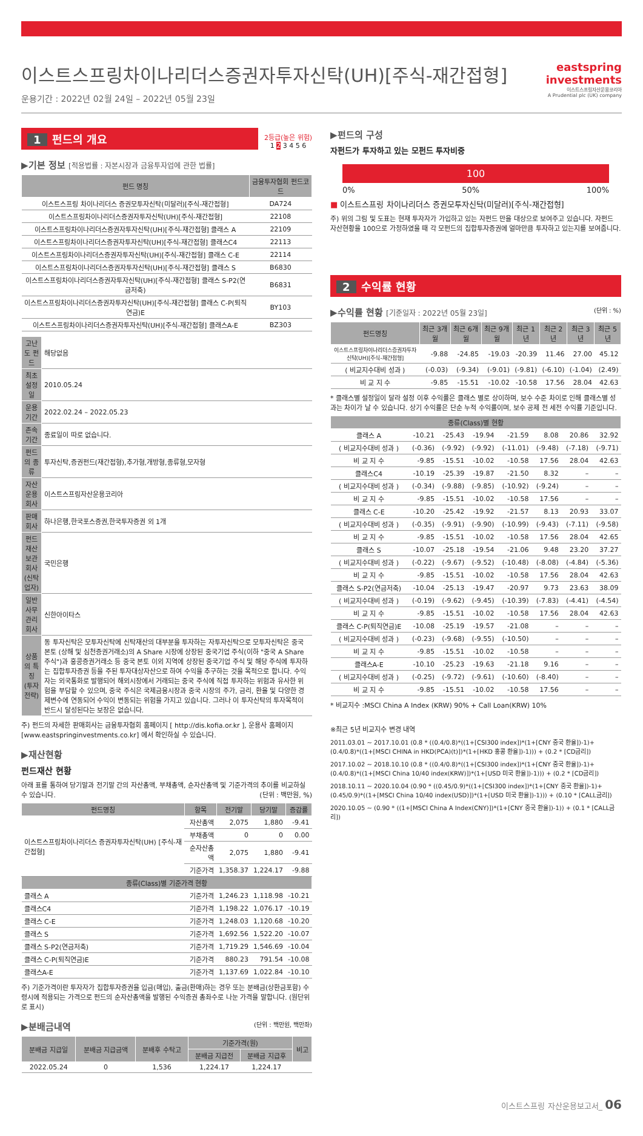이스트스프링차이나리더스증권자투자신탁(UH)[주식-재간접형]
운용기간 : 2022년 02월 24일 – 2022년 05월 23일
eastspring
investments
이스트스프링자산운용코리아
A Prudential plc (UK) company
1 펀드의 개요
2등급(높은 위험)
1 2 3 4 5 6
▶기본 정보 [적용법률 : 자본시장과 금융투자업에 관한 법률]
| 펀드 명칭 | 금융투자협회 펀드코드 |
| --- | --- |
| 이스트스프링 차이나리더스 증권모투자신탁(미달러)[주식-재간접형] | DA724 |
| 이스트스프링차이나리더스증권자투자신탁(UH)[주식-재간접형] | 22108 |
| 이스트스프링차이나리더스증권자투자신탁(UH)[주식-재간접형] 클래스 A | 22109 |
| 이스트스프링차이나리더스증권자투자신탁(UH)[주식-재간접형] 클래스C4 | 22113 |
| 이스트스프링차이나리더스증권자투자신탁(UH)[주식-재간접형] 클래스 C-E | 22114 |
| 이스트스프링차이나리더스증권자투자신탁(UH)[주식-재간접형] 클래스 S | B6830 |
| 이스트스프링차이나리더스증권자투자신탁(UH)[주식-재간접형] 클래스 S-P2(연금저축) | B6831 |
| 이스트스프링차이나리더스증권자투자신탁(UH)[주식-재간접형] 클래스 C-P(퇴직연금)E | BY103 |
| 이스트스프링차이나리더스증권자투자신탁(UH)[주식-재간접형] 클래스A-E | BZ303 |
| 고난도 펀드 | 해당없음 |
| 최초설정일 | 2010.05.24 |
| 운용기간 | 2022.02.24 – 2022.05.23 |
| 존속기간 | 종료일이 따로 없습니다. |
| 펀드의 종류 | 투자신탁,증권펀드(재간접형),추가형,개방형,종류형,모자형 |
| 자산운용회사 | 이스트스프링자산운용코리아 |
| 판매회사 | 하나은행,한국포스증권,한국투자증권 외 1개 |
| 펀드재산보관회사(신탁업자) | 국민은행 |
| 일반사무관리회사 | 신한아이타스 |
| 상품의 특징 (투자전략) | 동 투자신탁은 모투자신탁에 신탁재산의 대부분을 투자하는 자투자신탁으로 모투자신탁은 중국 본토 (상해 및 심천증권거래소)의 A Share 시장에 상장된 중국기업 주식(이하 "중국 A Share 주식")과 홍콩증권거래소 등 중국 본토 이외 지역에 상장된 중국기업 주식 및 해당 주식에 투자하는 집합투자증권 등을 주된 투자대상자산으로 하여 수익을 추구하는 것을 목적으로 합니다. 수익자는 외국통화로 발행되어 해외시장에서 거래되는 중국 주식에 직접 투자하는 위험과 유사한 위험을 부담할 수 있으며, 중국 주식은 국제금융시장과 중국 시장의 주가, 금리, 환율 및 다양한 경제변수에 연동되어 수익이 변동되는 위험을 가지고 있습니다. 그러나 이 투자신탁의 투자목적이 반드시 달성된다는 보장은 없습니다. |
주) 펀드의 자세한 판매회사는 금융투자협회 홈페이지 [ http://dis.kofia.or.kr ], 운용사 홈페이지 [www.eastspringinvestments.co.kr] 에서 확인하실 수 있습니다.
▶재산현황
펀드재산 현황
아래 표를 통하여 당기말과 전기말 간의 자산총액, 부채총액, 순자산총액 및 기준가격의 추이를 비교하실 수 있습니다. (단위 : 백만원, %)
| 펀드명칭 | 항목 | 전기말 | 당기말 | 증감률 |
| --- | --- | --- | --- | --- |
| 이스트스프링차이나리더스 증권자투자신탁(UH) [주식-재간접형] | 자산총액 | 2,075 | 1,880 | -9.41 |
| | 부채총액 | 0 | 0 | 0.00 |
| | 순자산총액 | 2,075 | 1,880 | -9.41 |
| | 기준가격 | 1,358.37 | 1,224.17 | -9.88 |
| 종류(Class)별 기준가격 현황 | | | | |
| 클래스 A | 기준가격 | 1,246.23 | 1,118.98 | -10.21 |
| 클래스C4 | 기준가격 | 1,198.22 | 1,076.17 | -10.19 |
| 클래스 C-E | 기준가격 | 1,248.03 | 1,120.68 | -10.20 |
| 클래스 S | 기준가격 | 1,692.56 | 1,522.20 | -10.07 |
| 클래스 S-P2(연금저축) | 기준가격 | 1,719.29 | 1,546.69 | -10.04 |
| 클래스 C-P(퇴직연금)E | 기준가격 | 880.23 | 791.54 | -10.08 |
| 클래스A-E | 기준가격 | 1,137.69 | 1,022.84 | -10.10 |
주) 기준가격이란 투자자가 집합투자증권을 입금(매입), 출금(환매)하는 경우 또는 분배금(상환금포함) 수령시에 적용되는 가격으로 펀드의 순자산총액을 발행된 수익증권 총좌수로 나눈 가격을 말합니다. (원단위로 표시)
▶분배금내역 (단위 : 백만원, 백만좌)
| 분배금 지급일 | 분배금 지급금액 | 분배후 수탁고 | 기준가격(원) | | 비고 |
| --- | --- | --- | --- | --- | --- |
| | | | 분배금 지급전 | 분배금 지급후 | |
| 2022.05.24 | 0 | 1,536 | 1,224.17 | 1,224.17 | |
▶펀드의 구성
자펀드가 투자하고 있는 모펀드 투자비중
100
0% 50% 100%
■ 이스트스프링 차이나리더스 증권모투자신탁(미달러)[주식-재간접형]
주) 위의 그림 및 도표는 현재 투자자가 가입하고 있는 자펀드 만을 대상으로 보여주고 있습니다. 자펀드 자산현황을 100으로 가정하였을 때 각 모펀드의 집합투자증권에 얼마만큼 투자하고 있는지를 보여줍니다.
2 수익률 현황
▶수익률 현황 [기준일자 : 2022년 05월 23일] (단위 : %)
| 펀드명칭 | 최근 3개월 | 최근 6개월 | 최근 9개월 | 최근 1년 | 최근 2년 | 최근 3년 | 최근 5년 |
| --- | --- | --- | --- | --- | --- | --- | --- |
| 이스트스프링차이나리더스증권자투자신탁(UH)[주식-재간접형] | -9.88 | -24.85 | -19.03 | -20.39 | 11.46 | 27.00 | 45.12 |
| ( 비교지수대비 성과 ) | (-0.03) | (-9.34) | (-9.01) | (-9.81) | (-6.10) | (-1.04) | (2.49) |
| 비 교 지 수 | -9.85 | -15.51 | -10.02 | -10.58 | 17.56 | 28.04 | 42.63 |
* 클래스별 설정일이 달라 설정 이후 수익률은 클래스 별로 상이하며, 보수 수준 차이로 인해 클래스별 성과는 차이가 날 수 있습니다. 상기 수익률은 단순 누적 수익률이며, 보수 공제 전 세전 수익률 기준입니다.
| 종류(Class)별 현황 | | | | | | | |
| --- | --- | --- | --- | --- | --- | --- | --- |
| 클래스 A | -10.21 | -25.43 | -19.94 | -21.59 | 8.08 | 20.86 | 32.92 |
| ( 비교지수대비 성과 ) | (-0.36) | (-9.92) | (-9.92) | (-11.01) | (-9.48) | (-7.18) | (-9.71) |
| 비 교 지 수 | -9.85 | -15.51 | -10.02 | -10.58 | 17.56 | 28.04 | 42.63 |
| 클래스C4 | -10.19 | -25.39 | -19.87 | -21.50 | 8.32 | – | – |
| ( 비교지수대비 성과 ) | (-0.34) | (-9.88) | (-9.85) | (-10.92) | (-9.24) | – | – |
| 비 교 지 수 | -9.85 | -15.51 | -10.02 | -10.58 | 17.56 | – | – |
| 클래스 C-E | -10.20 | -25.42 | -19.92 | -21.57 | 8.13 | 20.93 | 33.07 |
| ( 비교지수대비 성과 ) | (-0.35) | (-9.91) | (-9.90) | (-10.99) | (-9.43) | (-7.11) | (-9.58) |
| 비 교 지 수 | -9.85 | -15.51 | -10.02 | -10.58 | 17.56 | 28.04 | 42.65 |
| 클래스 S | -10.07 | -25.18 | -19.54 | -21.06 | 9.48 | 23.20 | 37.27 |
| ( 비교지수대비 성과 ) | (-0.22) | (-9.67) | (-9.52) | (-10.48) | (-8.08) | (-4.84) | (-5.36) |
| 비 교 지 수 | -9.85 | -15.51 | -10.02 | -10.58 | 17.56 | 28.04 | 42.63 |
| 클래스 S-P2(연금저축) | -10.04 | -25.13 | -19.47 | -20.97 | 9.73 | 23.63 | 38.09 |
| ( 비교지수대비 성과 ) | (-0.19) | (-9.62) | (-9.45) | (-10.39) | (-7.83) | (-4.41) | (-4.54) |
| 비 교 지 수 | -9.85 | -15.51 | -10.02 | -10.58 | 17.56 | 28.04 | 42.63 |
| 클래스 C-P(퇴직연금)E | -10.08 | -25.19 | -19.57 | -21.08 | – | – | – |
| ( 비교지수대비 성과 ) | (-0.23) | (-9.68) | (-9.55) | (-10.50) | – | – | – |
| 비 교 지 수 | -9.85 | -15.51 | -10.02 | -10.58 | – | – | – |
| 클래스A-E | -10.10 | -25.23 | -19.63 | -21.18 | 9.16 | – | – |
| ( 비교지수대비 성과 ) | (-0.25) | (-9.72) | (-9.61) | (-10.60) | (-8.40) | – | – |
| 비 교 지 수 | -9.85 | -15.51 | -10.02 | -10.58 | 17.56 | – | – |
* 비교지수 :MSCI China A Index (KRW) 90% + Call Loan(KRW) 10%
※최근 5년 비교지수 변경 내역
2011.03.01 ~ 2017.10.01 (0.8 * ((0.4/0.8)*((1+[CSI300 index])*(1+[CNY 중국 환율])-1)+(0.4/0.8)*((1+[MSCI CHINA in HKD(PCA)(t)])*(1+[HKD 홍콩 환율])-1))) + (0.2 * [CD금리])
2017.10.02 ~ 2018.10.10 (0.8 * ((0.4/0.8)*((1+[CSI300 index])*(1+[CNY 중국 환율])-1)+(0.4/0.8)*((1+[MSCI China 10/40 index(KRW)])*(1+[USD 미국 환율])-1))) + (0.2 * [CD금리])
2018.10.11 ~ 2020.10.04 (0.90 * ((0.45/0.9)*((1+[CSI300 index])*(1+[CNY 중국 환율])-1)+(0.45/0.9)*((1+[MSCI China 10/40 index(USD)])*(1+[USD 미국 환율])-1))) + (0.10 * [CALL금리])
2020.10.05 ~ (0.90 * ((1+[MSCI China A Index(CNY)])*(1+[CNY 중국 환율])-1)) + (0.1 * [CALL금리])
이스트스프링 자산운용보고서_ 06